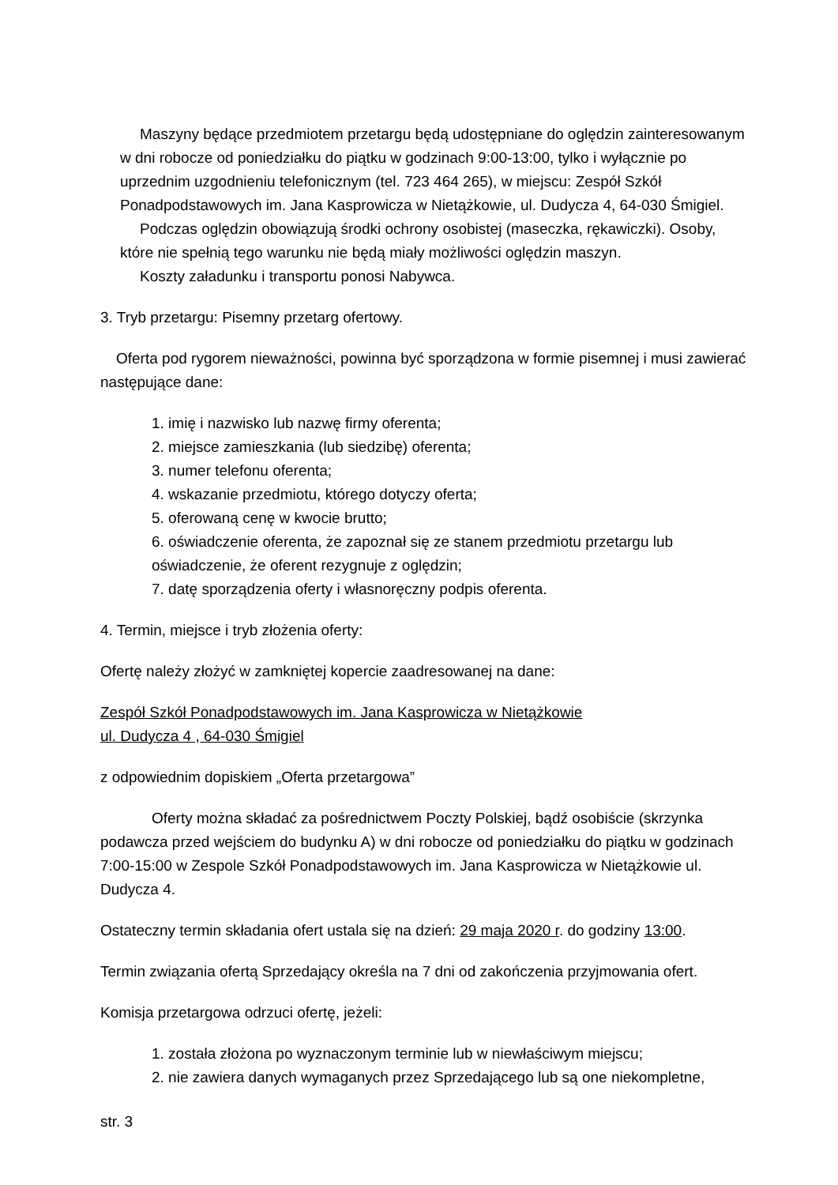Maszyny będące przedmiotem przetargu będą udostępniane do oględzin zainteresowanym w dni robocze od poniedziałku do piątku w godzinach 9:00-13:00, tylko i wyłącznie po uprzednim uzgodnieniu telefonicznym (tel. 723 464 265), w miejscu: Zespół Szkół Ponadpodstawowych im. Jana Kasprowicza w Nietążkowie, ul. Dudycza 4, 64-030 Śmigiel.
Podczas oględzin obowiązują środki ochrony osobistej (maseczka, rękawiczki). Osoby, które nie spełnią tego warunku nie będą miały możliwości oględzin maszyn.
Koszty załadunku i transportu ponosi Nabywca.
3. Tryb przetargu: Pisemny przetarg ofertowy.
Oferta pod rygorem nieważności, powinna być sporządzona w formie pisemnej i musi zawierać następujące dane:
1. imię i nazwisko lub nazwę firmy oferenta;
2. miejsce zamieszkania (lub siedzibę) oferenta;
3. numer telefonu oferenta;
4. wskazanie przedmiotu, którego dotyczy oferta;
5. oferowaną cenę w kwocie brutto;
6. oświadczenie oferenta, że zapoznał się ze stanem przedmiotu przetargu lub oświadczenie, że oferent rezygnuje z oględzin;
7. datę sporządzenia oferty i własnoręczny podpis oferenta.
4. Termin, miejsce i tryb złożenia oferty:
Ofertę należy złożyć w zamkniętej kopercie zaadresowanej na dane:
Zespół Szkół Ponadpodstawowych im. Jana Kasprowicza w Nietążkowie
ul. Dudycza 4 , 64-030 Śmigiel
z odpowiednim dopiskiem „Oferta przetargowa”
Oferty można składać za pośrednictwem Poczty Polskiej, bądź osobiście (skrzynka podawcza przed wejściem do budynku A) w dni robocze od poniedziałku do piątku w godzinach 7:00-15:00 w Zespole Szkół Ponadpodstawowych im. Jana Kasprowicza w Nietążkowie ul. Dudycza 4.
Ostateczny termin składania ofert ustala się na dzień: 29 maja 2020 r. do godziny 13:00.
Termin związania ofertą Sprzedający określa na 7 dni od zakończenia przyjmowania ofert.
Komisja przetargowa odrzuci ofertę, jeżeli:
1. została złożona po wyznaczonym terminie lub w niewłaściwym miejscu;
2. nie zawiera danych wymaganych przez Sprzedającego lub są one niekompletne,
str. 3